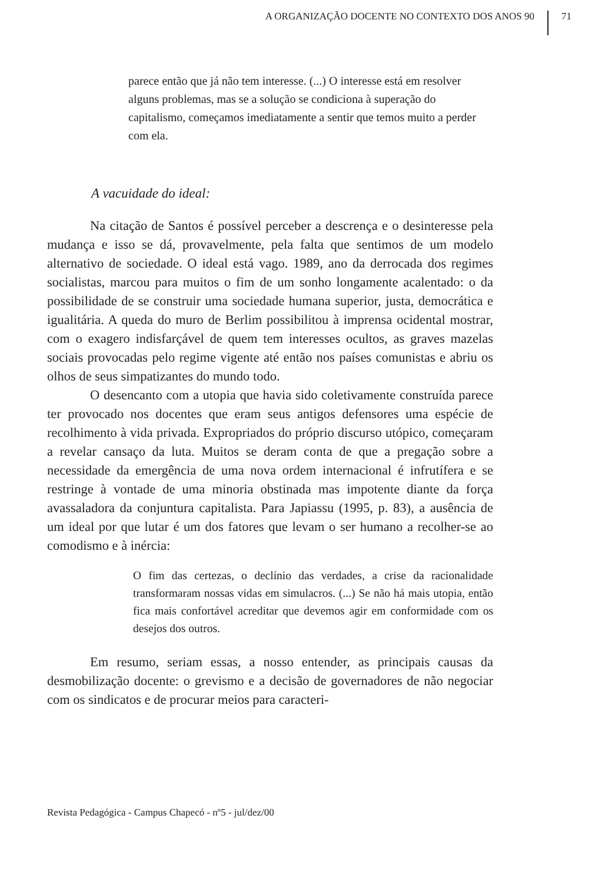A ORGANIZAÇÃO DOCENTE NO CONTEXTO DOS ANOS 90 71
parece então que já não tem interesse. (...) O interesse está em resolver alguns problemas, mas se a solução se condiciona à superação do capitalismo, começamos imediatamente a sentir que temos muito a perder com ela.
A vacuidade do ideal:
Na citação de Santos é possível perceber a descrença e o desinteresse pela mudança e isso se dá, provavelmente, pela falta que sentimos de um modelo alternativo de sociedade. O ideal está vago. 1989, ano da derrocada dos regimes socialistas, marcou para muitos o fim de um sonho longamente acalentado: o da possibilidade de se construir uma sociedade humana superior, justa, democrática e igualitária. A queda do muro de Berlim possibilitou à imprensa ocidental mostrar, com o exagero indisfarçável de quem tem interesses ocultos, as graves mazelas sociais provocadas pelo regime vigente até então nos países comunistas e abriu os olhos de seus simpatizantes do mundo todo.
O desencanto com a utopia que havia sido coletivamente construída parece ter provocado nos docentes que eram seus antigos defensores uma espécie de recolhimento à vida privada. Expropriados do próprio discurso utópico, começaram a revelar cansaço da luta. Muitos se deram conta de que a pregação sobre a necessidade da emergência de uma nova ordem internacional é infrutífera e se restringe à vontade de uma minoria obstinada mas impotente diante da força avassaladora da conjuntura capitalista. Para Japiassu (1995, p. 83), a ausência de um ideal por que lutar é um dos fatores que levam o ser humano a recolher-se ao comodismo e à inércia:
O fim das certezas, o declínio das verdades, a crise da racionalidade transformaram nossas vidas em simulacros. (...) Se não há mais utopia, então fica mais confortável acreditar que devemos agir em conformidade com os desejos dos outros.
Em resumo, seriam essas, a nosso entender, as principais causas da desmobilização docente: o grevismo e a decisão de governadores de não negociar com os sindicatos e de procurar meios para caracteri-
Revista Pedagógica - Campus Chapecó - nº5 - jul/dez/00